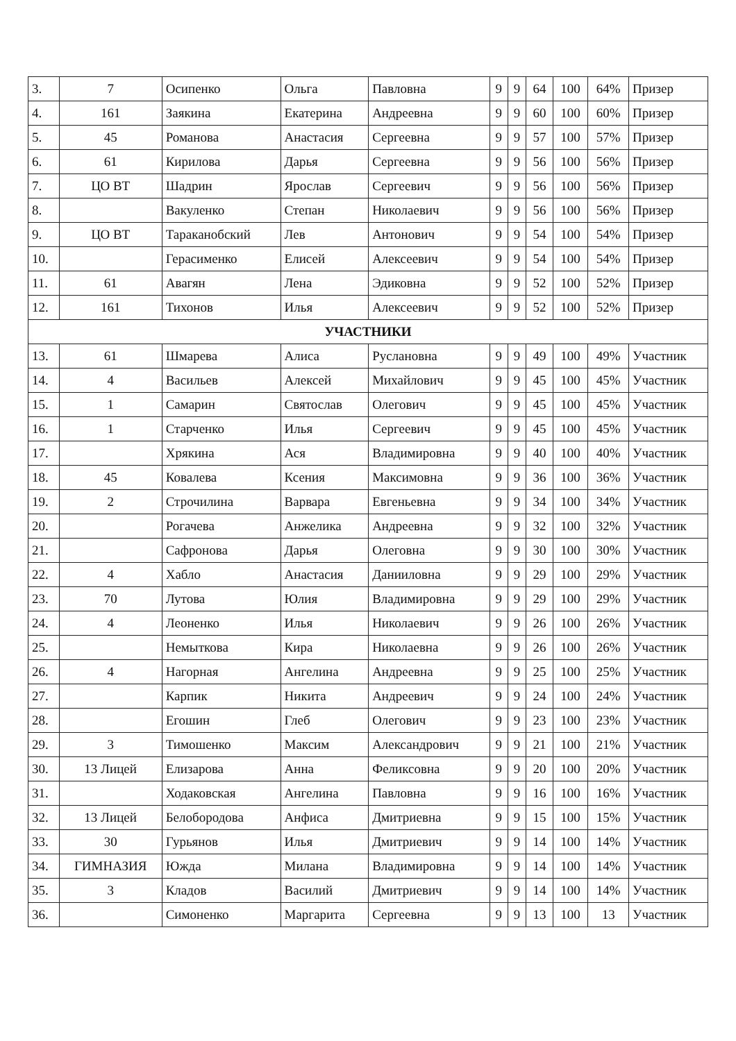| 3. | 7 | Осипенко | Ольга | Павловна | 9 | 9 | 64 | 100 | 64% | Призер |
| 4. | 161 | Заякина | Екатерина | Андреевна | 9 | 9 | 60 | 100 | 60% | Призер |
| 5. | 45 | Романова | Анастасия | Сергеевна | 9 | 9 | 57 | 100 | 57% | Призер |
| 6. | 61 | Кирилова | Дарья | Сергеевна | 9 | 9 | 56 | 100 | 56% | Призер |
| 7. | ЦО ВТ | Шадрин | Ярослав | Сергеевич | 9 | 9 | 56 | 100 | 56% | Призер |
| 8. | | Вакуленко | Степан | Николаевич | 9 | 9 | 56 | 100 | 56% | Призер |
| 9. | ЦО ВТ | Тараканобский | Лев | Антонович | 9 | 9 | 54 | 100 | 54% | Призер |
| 10. | | Герасименко | Елисей | Алексеевич | 9 | 9 | 54 | 100 | 54% | Призер |
| 11. | 61 | Авагян | Лена | Эдиковна | 9 | 9 | 52 | 100 | 52% | Призер |
| 12. | 161 | Тихонов | Илья | Алексеевич | 9 | 9 | 52 | 100 | 52% | Призер |
| УЧАСТНИКИ | | | | | | | | | | |
| 13. | 61 | Шмарева | Алиса | Руслановна | 9 | 9 | 49 | 100 | 49% | Участник |
| 14. | 4 | Васильев | Алексей | Михайлович | 9 | 9 | 45 | 100 | 45% | Участник |
| 15. | 1 | Самарин | Святослав | Олегович | 9 | 9 | 45 | 100 | 45% | Участник |
| 16. | 1 | Старченко | Илья | Сергеевич | 9 | 9 | 45 | 100 | 45% | Участник |
| 17. | | Хрякина | Ася | Владимировна | 9 | 9 | 40 | 100 | 40% | Участник |
| 18. | 45 | Ковалева | Ксения | Максимовна | 9 | 9 | 36 | 100 | 36% | Участник |
| 19. | 2 | Строчилина | Варвара | Евгеньевна | 9 | 9 | 34 | 100 | 34% | Участник |
| 20. | | Рогачева | Анжелика | Андреевна | 9 | 9 | 32 | 100 | 32% | Участник |
| 21. | | Сафронова | Дарья | Олеговна | 9 | 9 | 30 | 100 | 30% | Участник |
| 22. | 4 | Хабло | Анастасия | Данииловна | 9 | 9 | 29 | 100 | 29% | Участник |
| 23. | 70 | Лутова | Юлия | Владимировна | 9 | 9 | 29 | 100 | 29% | Участник |
| 24. | 4 | Леоненко | Илья | Николаевич | 9 | 9 | 26 | 100 | 26% | Участник |
| 25. | | Немыткова | Кира | Николаевна | 9 | 9 | 26 | 100 | 26% | Участник |
| 26. | 4 | Нагорная | Ангелина | Андреевна | 9 | 9 | 25 | 100 | 25% | Участник |
| 27. | | Карпик | Никита | Андреевич | 9 | 9 | 24 | 100 | 24% | Участник |
| 28. | | Егошин | Глеб | Олегович | 9 | 9 | 23 | 100 | 23% | Участник |
| 29. | 3 | Тимошенко | Максим | Александрович | 9 | 9 | 21 | 100 | 21% | Участник |
| 30. | 13 Лицей | Елизарова | Анна | Феликсовна | 9 | 9 | 20 | 100 | 20% | Участник |
| 31. | | Ходаковская | Ангелина | Павловна | 9 | 9 | 16 | 100 | 16% | Участник |
| 32. | 13 Лицей | Белобородова | Анфиса | Дмитриевна | 9 | 9 | 15 | 100 | 15% | Участник |
| 33. | 30 | Гурьянов | Илья | Дмитриевич | 9 | 9 | 14 | 100 | 14% | Участник |
| 34. | ГИМНАЗИЯ | Южда | Милана | Владимировна | 9 | 9 | 14 | 100 | 14% | Участник |
| 35. | 3 | Кладов | Василий | Дмитриевич | 9 | 9 | 14 | 100 | 14% | Участник |
| 36. | | Симоненко | Маргарита | Сергеевна | 9 | 9 | 13 | 100 | 13 | Участник |